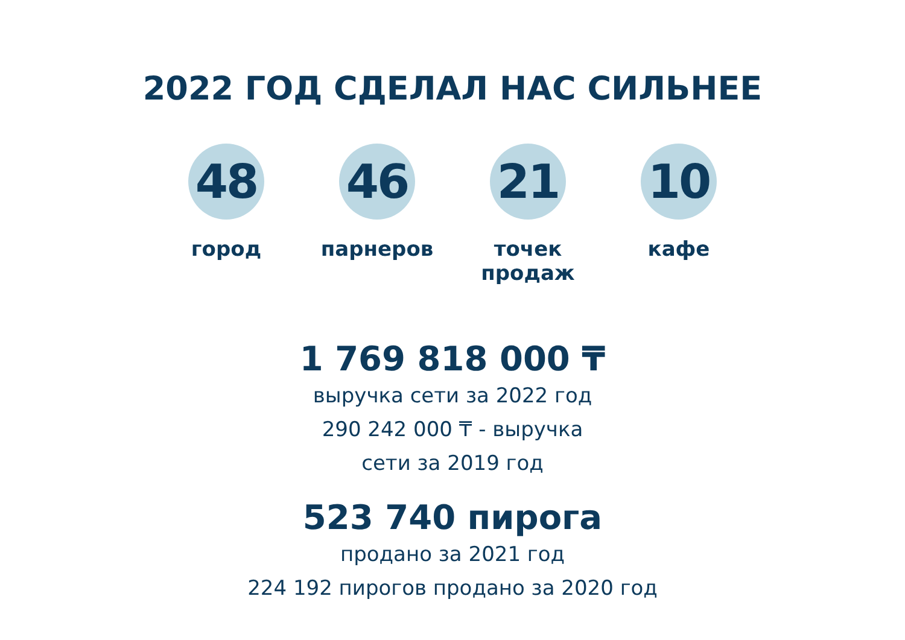2022 ГОД СДЕЛАЛ НАС СИЛЬНЕЕ
48
город
46
парнеров
21
точек продаж
10
кафе
1 769 818 000 ₸
выручка сети за 2022 год
290 242 000 ₸ - выручка
сети за 2019 год
523 740 пирога
продано за 2021 год
224 192 пирогов продано за 2020 год